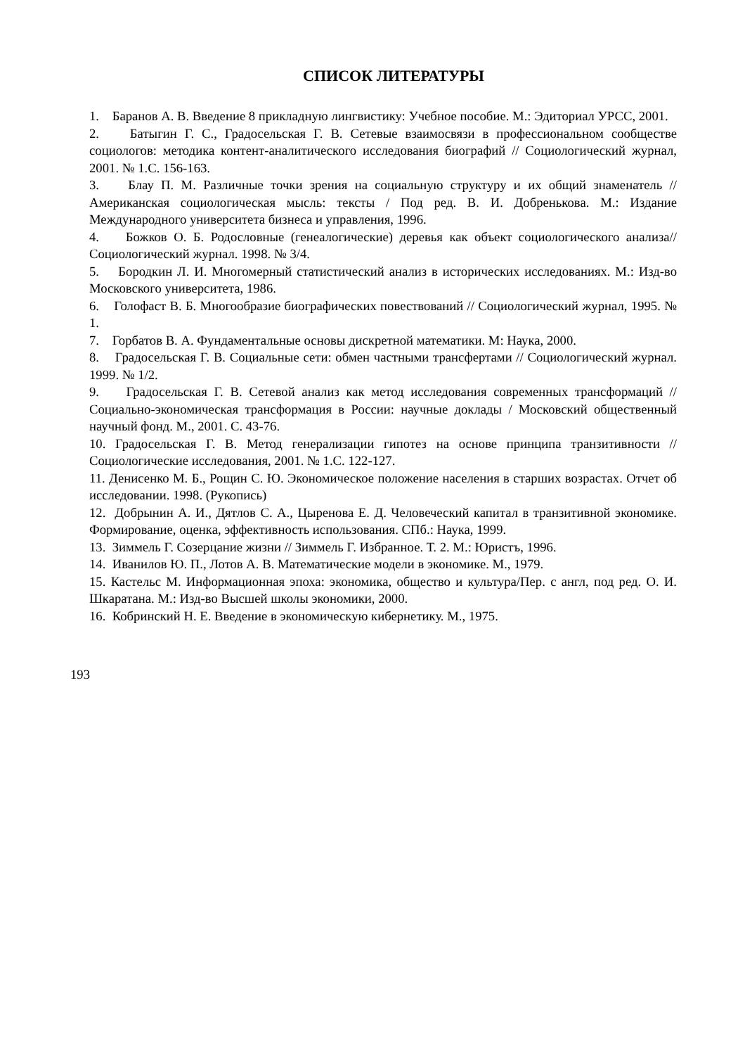СПИСОК ЛИТЕРАТУРЫ
1. Баранов А. В. Введение 8 прикладную лингвистику: Учебное пособие. М.: Эдиториал УРСС, 2001.
2. Батыгин Г. С., Градосельская Г. В. Сетевые взаимосвязи в профессиональном сообществе социологов: методика контент-аналитического исследования биографий // Социологический журнал, 2001. № 1.С. 156-163.
3. Блау П. М. Различные точки зрения на социальную структуру и их общий знаменатель // Американская социологическая мысль: тексты / Под ред. В. И. Добренькова. М.: Издание Международного университета бизнеса и управления, 1996.
4. Божков О. Б. Родословные (генеалогические) деревья как объект социологического анализа//Социологический журнал. 1998. № 3/4.
5. Бородкин Л. И. Многомерный статистический анализ в исторических исследованиях. М.: Изд-во Московского университета, 1986.
6. Голофаст В. Б. Многообразие биографических повествований // Социологический журнал, 1995. № 1.
7. Горбатов В. А. Фундаментальные основы дискретной математики. М: Наука, 2000.
8. Градосельская Г. В. Социальные сети: обмен частными трансфертами // Социологический журнал. 1999. № 1/2.
9. Градосельская Г. В. Сетевой анализ как метод исследования современных трансформаций // Социально-экономическая трансформация в России: научные доклады / Московский общественный научный фонд. М., 2001. С. 43-76.
10. Градосельская Г. В. Метод генерализации гипотез на основе принципа транзитивности // Социологические исследования, 2001. № 1.С. 122-127.
11. Денисенко М. Б., Рощин С. Ю. Экономическое положение населения в старших возрастах. Отчет об исследовании. 1998. (Рукопись)
12. Добрынин А. И., Дятлов С. А., Цыренова Е. Д. Человеческий капитал в транзитивной экономике. Формирование, оценка, эффективность использования. СПб.: Наука, 1999.
13. Зиммель Г. Созерцание жизни // Зиммель Г. Избранное. Т. 2. М.: Юристъ, 1996.
14. Иванилов Ю. П., Лотов А. В. Математические модели в экономике. М., 1979.
15. Кастельс М. Информационная эпоха: экономика, общество и культура/Пер. с англ, под ред. О. И. Шкаратана. М.: Изд-во Высшей школы экономики, 2000.
16. Кобринский Н. Е. Введение в экономическую кибернетику. М., 1975.
193